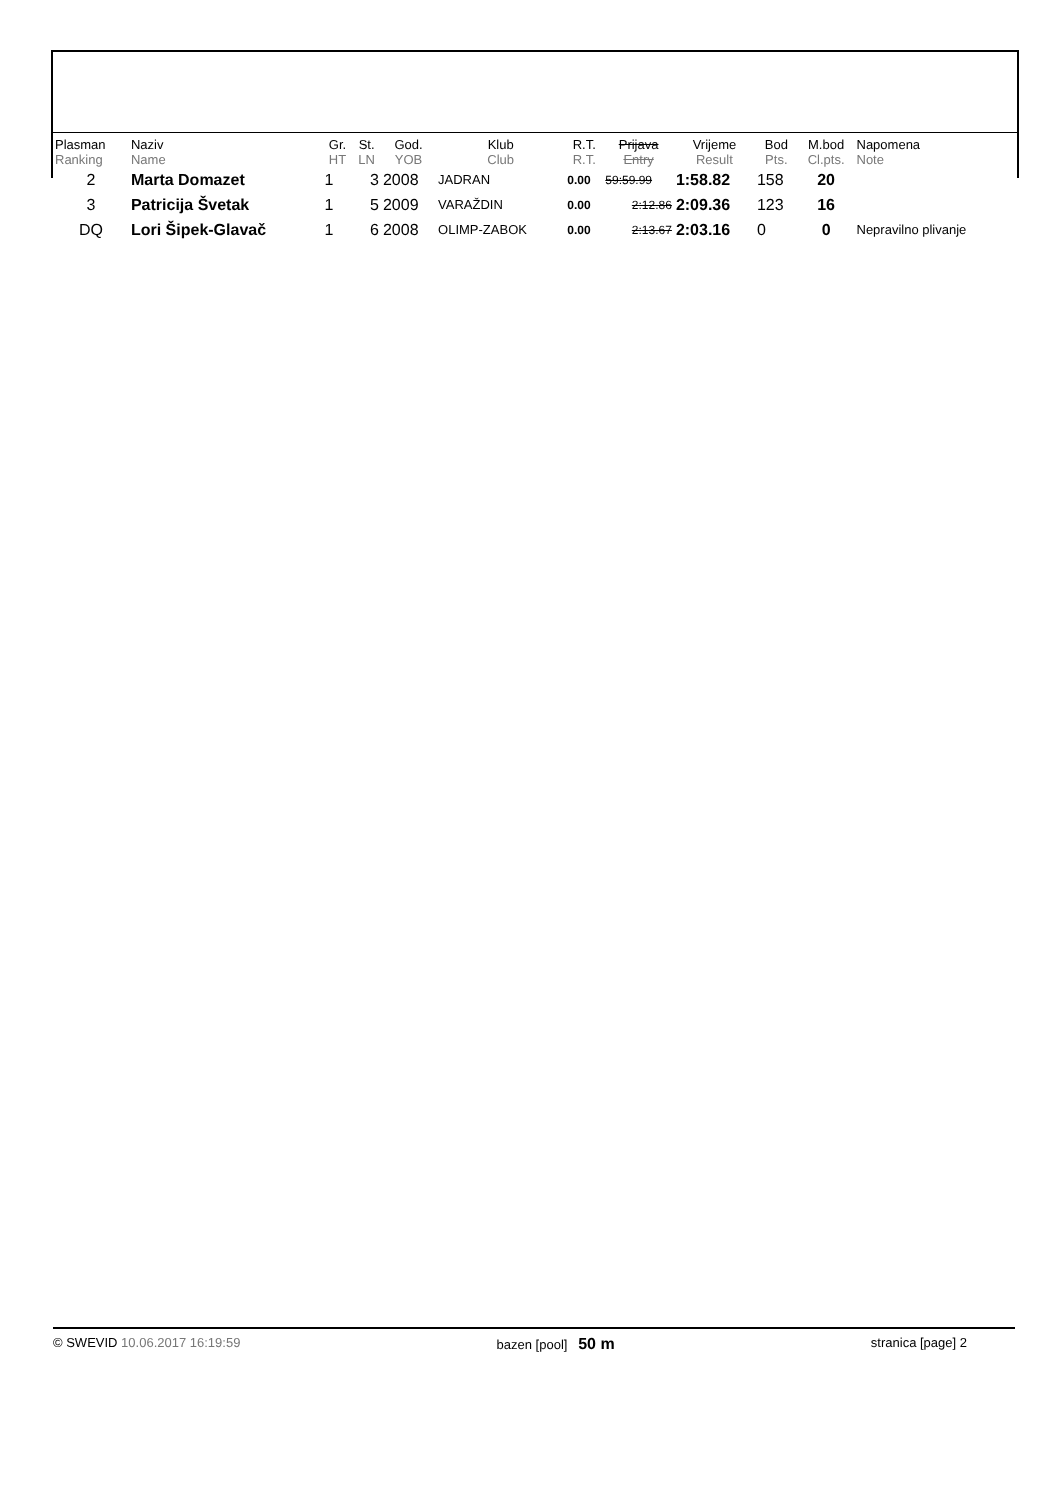| Plasman Ranking | Naziv Name | Gr. HT | St. LN | God. YOB | Klub Club | R.T. R.T. | Prijava Entry | Vrijeme Result | Bod Pts. | M.bod Cl.pts. | Napomena Note |
| --- | --- | --- | --- | --- | --- | --- | --- | --- | --- | --- | --- |
| 2 | Marta Domazet | 1 | 3 | 2008 | JADRAN | 0.00 | 59:59.99 | 1:58.82 | 158 | 20 | |
| 3 | Patricija Švetak | 1 | 5 | 2009 | VARAŽDIN | 0.00 | 2:12.86 | 2:09.36 | 123 | 16 | |
| DQ | Lori Šipek-Glavač | 1 | 6 | 2008 | OLIMP-ZABOK | 0.00 | 2:13.67 | 2:03.16 | 0 | 0 | Nepravilno plivanje |
© SWEVID 10.06.2017 16:19:59 bazen [pool] 50 m stranica [page] 2